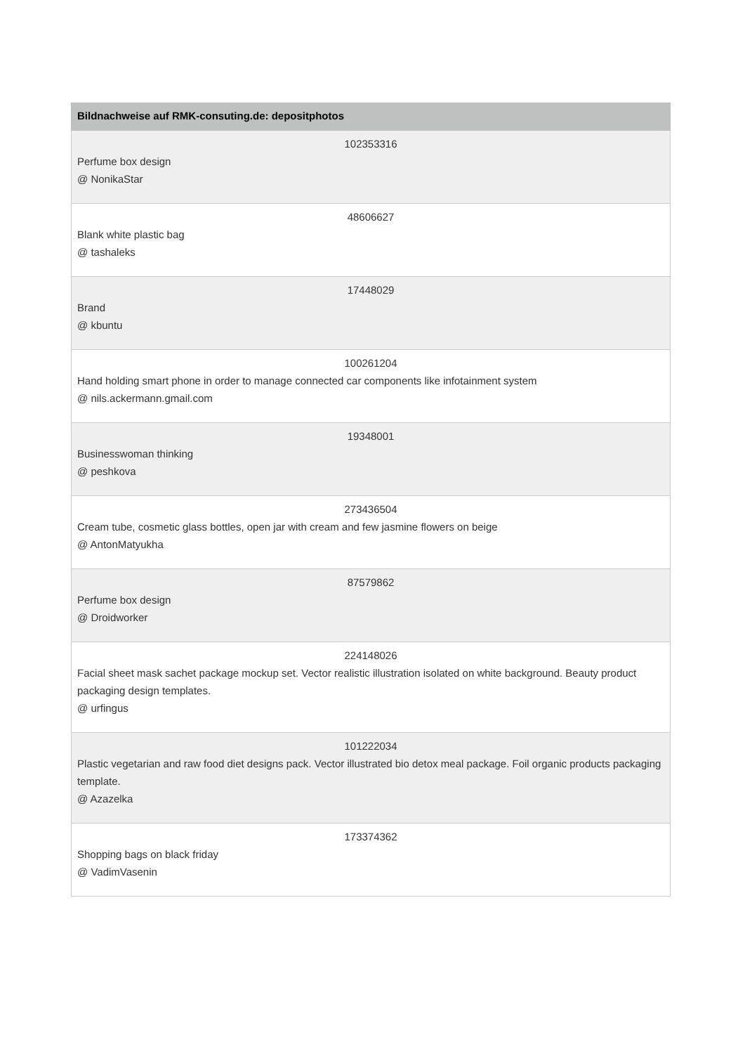| Bildnachweise auf RMK-consuting.de: depositphotos |
| --- |
| 102353316 Perfume box design @ NonikaStar |
| 48606627 Blank white plastic bag @ tashaleks |
| 17448029 Brand @ kbuntu |
| 100261204 Hand holding smart phone in order to manage connected car components like infotainment system @ nils.ackermann.gmail.com |
| 19348001 Businesswoman thinking @ peshkova |
| 273436504 Cream tube, cosmetic glass bottles, open jar with cream and few jasmine flowers on beige @ AntonMatyukha |
| 87579862 Perfume box design @ Droidworker |
| 224148026 Facial sheet mask sachet package mockup set. Vector realistic illustration isolated on white background. Beauty product packaging design templates. @ urfingus |
| 101222034 Plastic vegetarian and raw food diet designs pack. Vector illustrated bio detox meal package. Foil organic products packaging template. @ Azazelka |
| 173374362 Shopping bags on black friday @ VadimVasenin |